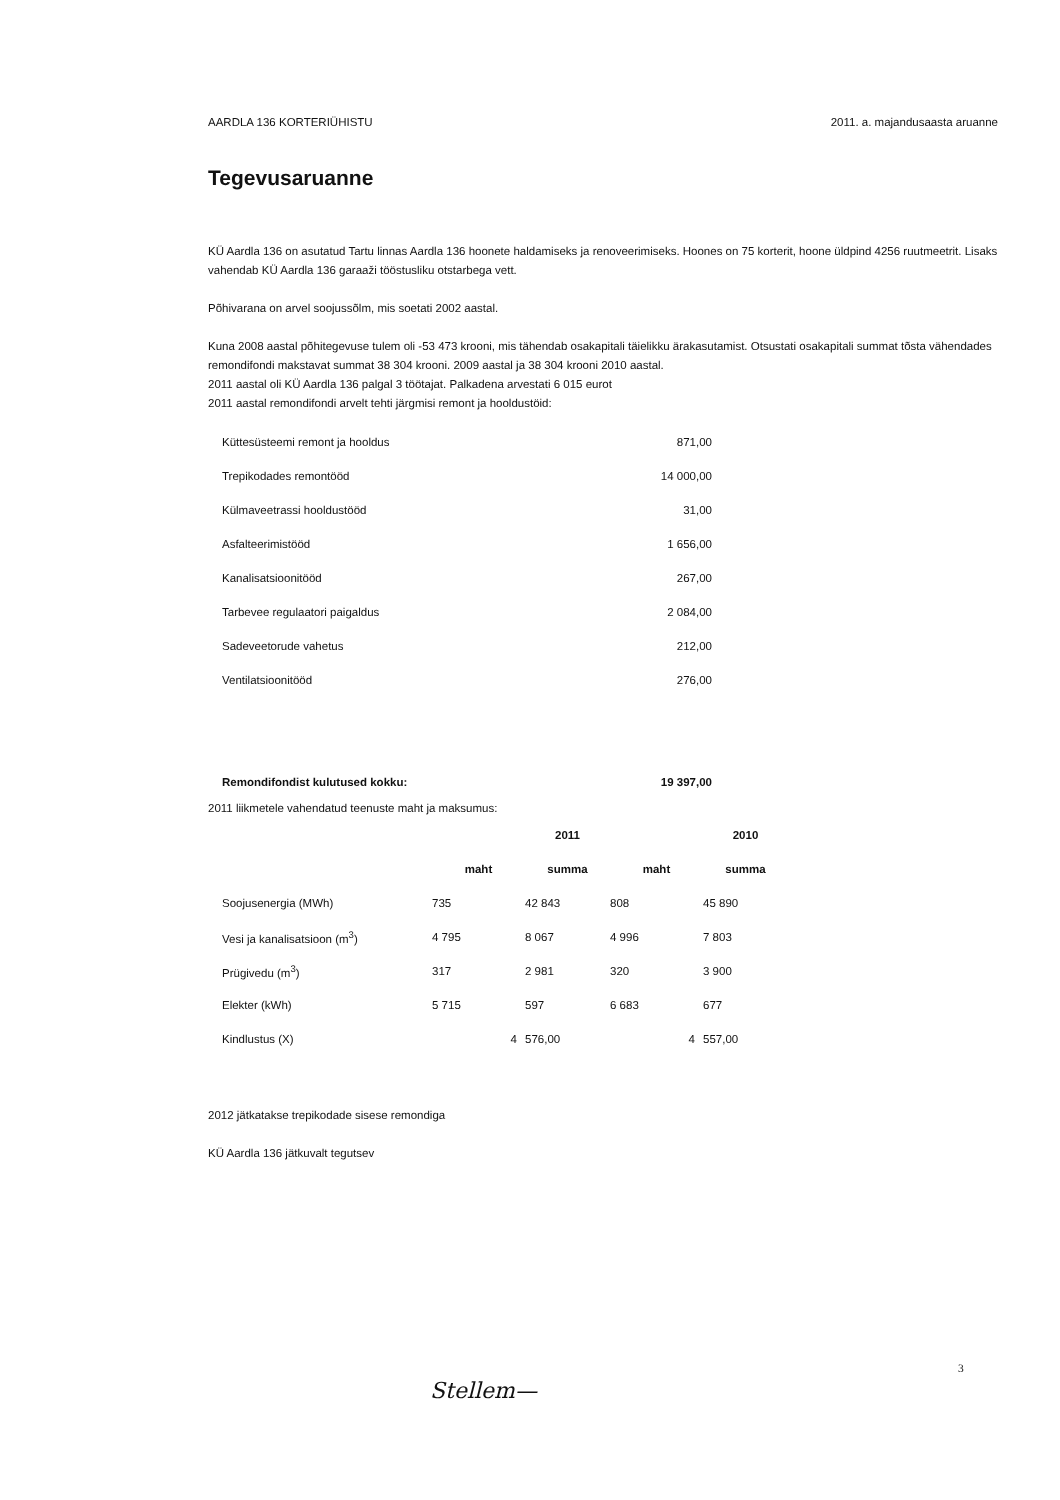AARDLA 136 KORTERIÜHISTU 2011. a. majandusaasta aruanne
Tegevusaruanne
KÜ Aardla 136 on asutatud Tartu linnas Aardla 136 hoonete haldamiseks ja renoveerimiseks. Hoones on 75 korterit, hoone üldpind 4256 ruutmeetrit. Lisaks vahendab KÜ Aardla 136 garaaži tööstusliku otstarbega vett.
Põhivarana on arvel soojussõlm, mis soetati 2002 aastal.
Kuna 2008 aastal põhitegevuse tulem oli -53 473 krooni, mis tähendab osakapitali täielikku ärakasutamist. Otsustati osakapitali summat tõsta vähendades remondifondi makstavat summat 38 304 krooni. 2009 aastal ja 38 304 krooni 2010 aastal.
2011 aastal oli KÜ Aardla 136 palgal 3 töötajat. Palkadena arvestati 6 015 eurot
2011 aastal remondifondi arvelt tehti järgmisi remont ja hooldustöid:
| Küttesüsteemi remont ja hooldus | 871,00 |
| Trepikodades remontööd | 14 000,00 |
| Külmaveetrassi hooldustööd | 31,00 |
| Asfalteerimistööd | 1 656,00 |
| Kanalisatsioonitööd | 267,00 |
| Tarbevee regulaatori paigaldus | 2 084,00 |
| Sadeveetorude vahetus | 212,00 |
| Ventilatsioonitööd | 276,00 |
| Remondifondist kulutused kokku: | 19 397,00 |
2011 liikmetele vahendatud teenuste maht ja maksumus:
| | | 2011 | | 2010 |
| --- | --- | --- | --- | --- |
| | maht | summa | maht | summa |
| Soojusenergia (MWh) | 735 | 42 843 | 808 | 45 890 |
| Vesi ja kanalisatsioon (m<sup>3</sup>) | 4 795 | 8 067 | 4 996 | 7 803 |
| Prügivedu (m<sup>3</sup>) | 317 | 2 981 | 320 | 3 900 |
| Elekter (kWh) | 5 715 | 597 | 6 683 | 677 |
| Kindlustus (X) | 4 | 576,00 | 4 | 557,00 |
2012 jätkatakse trepikodade sisese remondiga
KÜ Aardla 136 jätkuvalt tegutsev
3
Stellem—